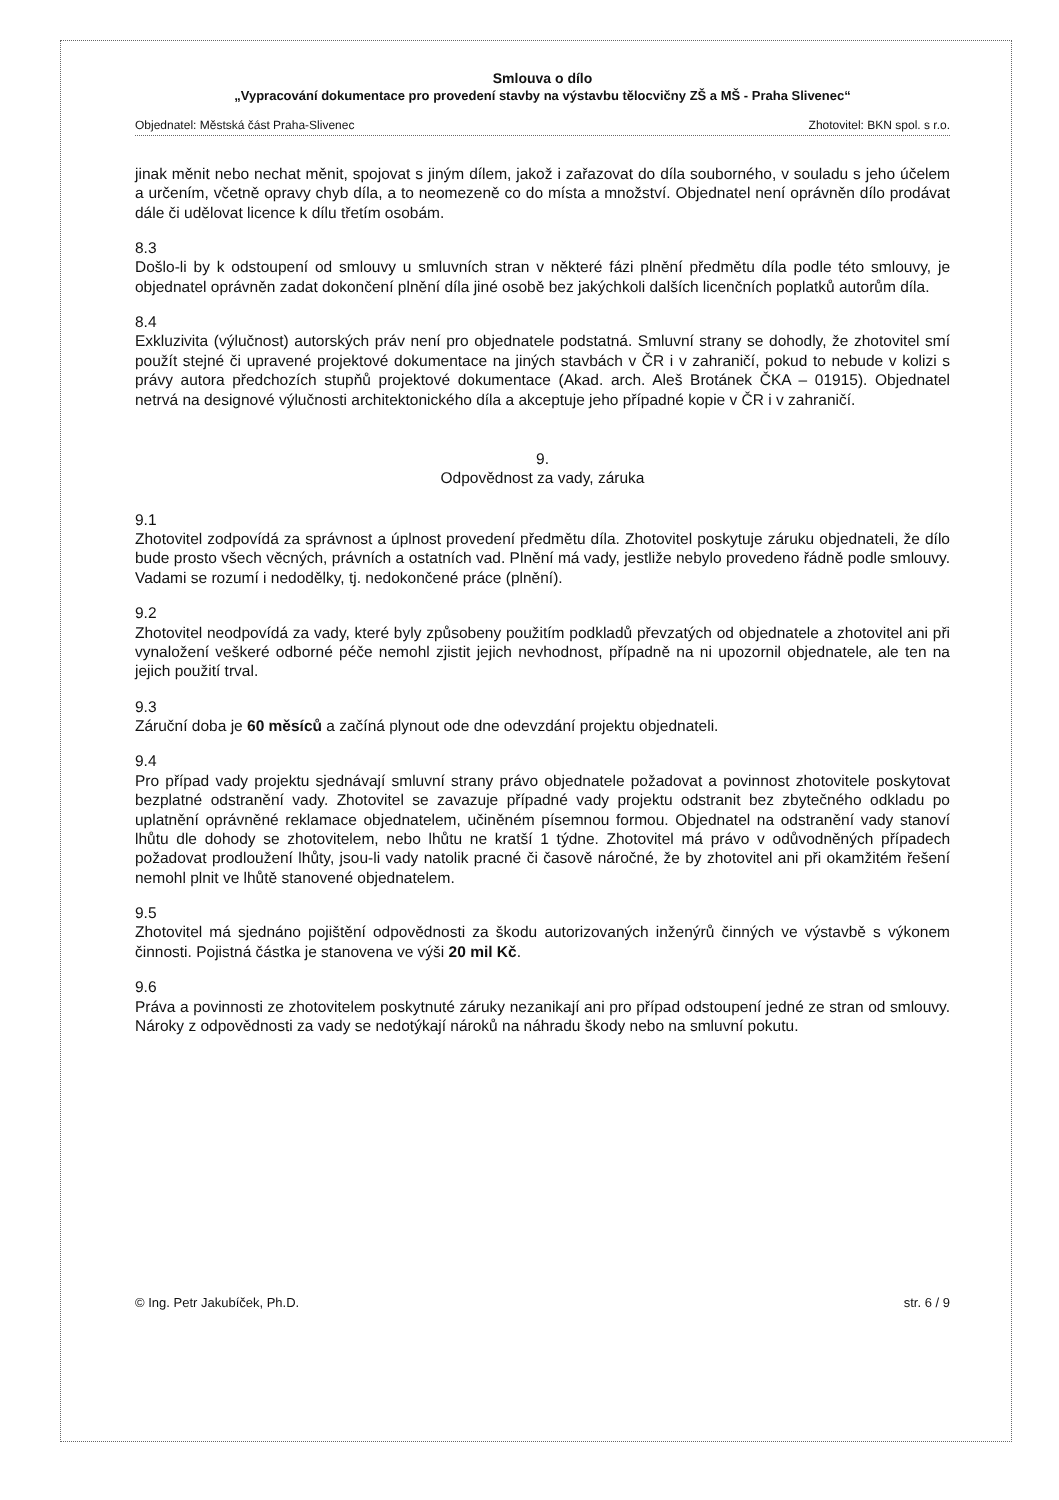Smlouva o dílo
„Vypracování dokumentace pro provedení stavby na výstavbu tělocvičny ZŠ a MŠ - Praha Slivenec“
Objednatel: Městská část Praha-Slivenec Zhotovitel: BKN spol. s r.o.
jinak měnit nebo nechat měnit, spojovat s jiným dílem, jakož i zařazovat do díla souborného, v souladu s jeho účelem a určením, včetně opravy chyb díla, a to neomezeně co do místa a množství. Objednatel není oprávněn dílo prodávat dále či udělovat licence k dílu třetím osobám.
8.3
Došlo-li by k odstoupení od smlouvy u smluvních stran v některé fázi plnění předmětu díla podle této smlouvy, je objednatel oprávněn zadat dokončení plnění díla jiné osobě bez jakýchkoli dalších licenčních poplatků autorům díla.
8.4
Exkluzivita (výlučnost) autorských práv není pro objednatele podstatná. Smluvní strany se dohodly, že zhotovitel smí použít stejné či upravené projektové dokumentace na jiných stavbách v ČR i v zahraničí, pokud to nebude v kolizi s právy autora předchozích stupňů projektové dokumentace (Akad. arch. Aleš Brotánek ČKA – 01915). Objednatel netrvá na designové výlučnosti architektonického díla a akceptuje jeho případné kopie v ČR i v zahraničí.
9.
Odpovědnost za vady, záruka
9.1
Zhotovitel zodpovídá za správnost a úplnost provedení předmětu díla. Zhotovitel poskytuje záruku objednateli, že dílo bude prosto všech věcných, právních a ostatních vad. Plnění má vady, jestliže nebylo provedeno řádně podle smlouvy. Vadami se rozumí i nedodělky, tj. nedokončené práce (plnění).
9.2
Zhotovitel neodpovídá za vady, které byly způsobeny použitím podkladů převzatých od objednatele a zhotovitel ani při vynaložení veškeré odborné péče nemohl zjistit jejich nevhodnost, případně na ni upozornil objednatele, ale ten na jejich použití trval.
9.3
Záruční doba je 60 měsíců a začíná plynout ode dne odevzdání projektu objednateli.
9.4
Pro případ vady projektu sjednávají smluvní strany právo objednatele požadovat a povinnost zhotovitele poskytovat bezplatné odstranění vady. Zhotovitel se zavazuje případné vady projektu odstranit bez zbytečného odkladu po uplatnění oprávněné reklamace objednatelem, učiněném písemnou formou. Objednatel na odstranění vady stanoví lhůtu dle dohody se zhotovitelem, nebo lhůtu ne kratší 1 týdne. Zhotovitel má právo v odůvodněných případech požadovat prodloužení lhůty, jsou-li vady natolik pracné či časově náročné, že by zhotovitel ani při okamžitém řešení nemohl plnit ve lhůtě stanovené objednatelem.
9.5
Zhotovitel má sjednáno pojištění odpovědnosti za škodu autorizovaných inženýrů činných ve výstavbě s výkonem činnosti. Pojistná částka je stanovena ve výši 20 mil Kč.
9.6
Práva a povinnosti ze zhotovitelem poskytnuté záruky nezanikají ani pro případ odstoupení jedné ze stran od smlouvy. Nároky z odpovědnosti za vady se nedotýkají nároků na náhradu škody nebo na smluvní pokutu.
© Ing. Petr Jakubíček, Ph.D. str. 6 / 9